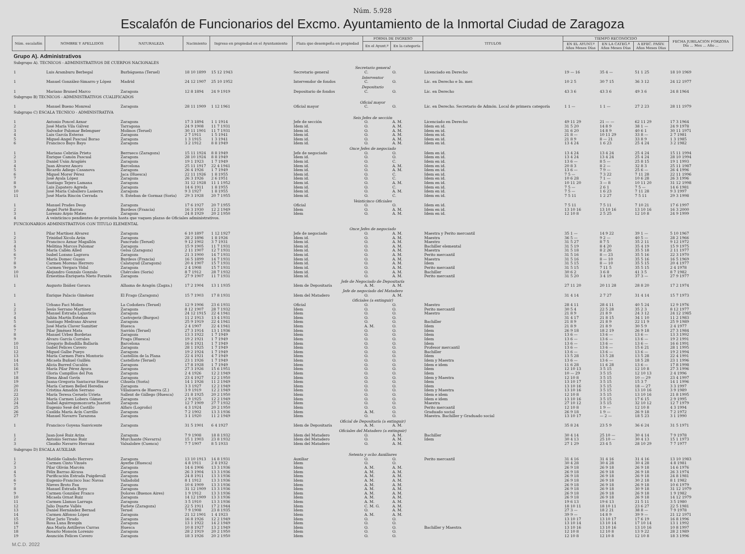Núm. 5.928
Escalafón de Funcionarios del Excmo. Ayuntamiento de la Inmortal Ciudad de Zaragoza
| Núm. escalafón | NOMBRE Y APELLIDOS | NATURALEZA | Nacimiento | Ingreso en propiedad en el Ayuntamiento | Plaza que desempeña en propiedad | FORMA DE INGRESO | | TITULOS | TIEMPO RECONOCIDO | | | FECHA JUBILACION FORZOSA Día ... Mes ... Año ... |
| --- | --- | --- | --- | --- | --- | --- | --- | --- | --- | --- | --- | --- |
| | | | | | | En el Ayunt.º | En la categoría | | EN EL AYUNT.º Años Meses Días | EN LA CATEG.ª Años Meses Días | A EFEC. PASIV. Años Meses Días | |
| Grupo A). Administrativos | | | | | | | | | | | | |
| Subgrupo A). TECNICOS - ADMINISTRATIVOS DE CUERPOS NACIONALES | | | | | | | | | | | | |
| Secretario general | | | | | | | | | | | | |
| 1 | Luis Aramburu Berbegal | Burbáguena (Teruel) | 18 10 1899 | 15 12 1943 | Secretario general | C. | O. | Licenciado en Derecho | 19 — 16 | 35 4 — | 51 1 25 | 18 10 1969 |
| Interventor | | | | | | | | | | | | |
| 1 | Manuel González-Simarro y López | Madrid | 24 12 1907 | 25 10 1952 | Intervendor de fondos | C. | O. | Lic. en Derecho e In. mer. | 10 2 5 | 30 7 15 | 36 3 12 | 24 12 1977 |
| Depositario | | | | | | | | | | | | |
| 1 | Mariano Bruned Marco | Zaragoza | 12 8 1894 | 24 9 1919 | Depositario de fondos | C. | O. | Lic. en Derecho | 43 3 6 | 43 3 6 | 49 3 6 | 24 8 1964 |
| Subgrupo B) TECNICOS - ADMINISTRATIVOS CUALIFICADOS | | | | | | | | | | | | |
| Oficial mayor | | | | | | | | | | | | |
| 1 | Manuel Bueno Monreal | Zaragoza | 28 11 1909 | 1 12 1961 | Oficial mayor | C. | O. | Lic. en Derecho. Secretario de Admón. Local de primera categoría | 1 1 — | 1 1 — | 27 2 23 | 28 11 1979 |
| Subgrupo C) ESCALA TECNICO - ADMINISTRATIVA | | | | | | | | | | | | |
| Seis Jefes de sección | | | | | | | | | | | | |
| 1 | Antonio Poncel Aznar | Zaragoza | 17 3 1894 | 1 1 1914 | Jefe de sección | O. | A. M. | Licenciado en Derecho | 49 11 29 | 21 — — | 62 11 29 | 17 3 1964 |
| 2 | José María Vila Gálvez | Tarragona | 24 9 1908 | 11 7 1931 | Idem id. | O. | A. M. | Idem en id. | 31 5 20 | 14 8 9 | 38 1 — | 24 9 1978 |
| 3 | Salvador Palomar Belenguer | Molinos (Teruel) | 30 11 1901 | 11 7 1931 | Idem id. | O. | A. M. | Idem en id. | 31 6 20 | 14 8 9 | 40 6 1 | 30 11 1971 |
| 4 | Luis García Esteras | Zaragoza | 2 7 1911 | 1 5 1941 | Idem id. | O. | A. M. | Idem en id. | 21 8 — | 10 11 29 | 33 8 — | 2 7 1981 |
| 5 | Miguel-Angel Pascual Borao | Zaragoza | 1 3 1915 | 1 3 1941 | Idem id. | O. | A. M. | Idem en id. | 21 8 9 | 8 — 21 | 33 8 9 | 1 3 1985 |
| 6 | Francisco Bayo Bayo | Zaragoza | 3 2 1912 | 8 8 1949 | Idem id. | O. | A. M. | Idem en id. | 13 4 24 | 1 6 23 | 25 4 24 | 3 2 1982 |
| Once Jefes de negociado | | | | | | | | | | | | |
| 1 | Mariano Cebrián Prieto | Berrueco (Zaragoza) | 15 11 1924 | 8 8 1949 | Jefe de negociado | O. | O. | Idem en id. | 13 4 24 | 13 4 24 | 25 4 24 | 15 11 1994 |
| 2 | Enrique Camón Pascual | Zaragoza | 28 10 1924 | 8 8 1949 | Idem id. | O. | O. | Idem en id. | 13 4 24 | 13 4 24 | 25 4 24 | 28 10 1994 |
| 3 | Daniel Usán Aragüés | Zaragoza | 19 1 1923 | 1 7 1949 | Idem id. | O. | C. | Idem en id. | 13 6 — | 8 5 — | 25 8 15 | 19 1 1993 |
| 4 | Juan Alvarez Anoro | Barcelona | 25 11 1917 | 22 4 1941 | Idem id. | O. | A. M. | Idem en id. | 20 8 3 | 8 2 — | 32 8 3 | 25 11 1987 |
| 5 | Ricardo Adiego Casanova | Zaragoza | 26 4 1926 | 1 7 1949 | Idem id. | O. | A. M. | Idem en id. | 13 6 — | 7 9 — | 25 6 — | 26 4 1996 |
| 6 | Miguel Morer Pérez | Jaca (Huesca) | 22 11 1926 | 1 8 1955 | Idem id. | O. | C. | Idem en id. | 7 5 — | 7 3 22 | 7 11 28 | 22 11 1996 |
| 7 | José Ayala López | Zaragoza | 26 3 1926 | 2 6 1951 | Idem id. | O. | C. | Idem en id. | 10 6 28 | 7 1 — | 10 6 28 | 26 3 1996 |
| 8 | Santiago Tejero Lamana | Zaragoza | 31 12 1928 | 11 1 1952 | Idem id. | O. | A. M. | Idem en id. | 10 11 20 | 3 — 8 | 10 11 20 | 31 12 1998 |
| 9 | Luis Zapatero Agreda | Zaragoza | 14 6 1911 | 1 8 1955 | Idem id. | O. | C. | Idem en id. | 7 5 — | 2 6 1 | 7 5 — | 14 6 1981 |
| 10 | José María Caballero Lasierra | Zaragoza | 9 3 1927 | 1 8 1955 | Idem id. | O. | A. M. | Idem en id. | 7 5 — | 1 6 23 | 7 11 28 | 9 3 1997 |
| 11 | José María Rincón Cerrada | S. Esteban de Gormaz (Soria) | 29 3 1928 | 20 7 1955 | Idem id. | O. | C. | Idem en id. | 7 5 11 | 1 2 27 | 7 5 11 | 29 3 1998 |
| Veinticinco Oficiales | | | | | | | | | | | | |
| 1 | Manuel Prades Deop | Zaragoza | 17 6 1927 | 20 7 1955 | Oficial | O. | O. | Idem en id. | 7 5 11 | 7 5 11 | 7 10 21 | 17 6 1997 |
| 2 | Angel Porté Barrau | Burdeos (Francia) | 16 3 1930 | 12 2 1949 | Idem | O. | A. M. | Idem en id. | 13 10 16 | 13 10 16 | 13 10 16 | 16 3 2000 |
| 3 | Lorenzo Arpio Mateo | Zaragoza | 24 8 1929 | 20 2 1950 | Idem | O. | A. M. | Idem en id. | 12 10 8 | 2 5 25 | 12 10 8 | 24 9 1999 |
| 4 | A veinticinco pendientes de provisión hasta que vaquen plazas de Oficiales administrativos. | | | | | | | | | | | |
| FUNCIONARIOS ADMINISTRATIVOS CON TITULO ELEMENTAL | | | | | | | | | | | | |
| Once Jefes de negociado | | | | | | | | | | | | |
| 1 | Pilar Martínez Alvarez | Zaragoza | 6 10 1897 | 1 12 1927 | Jefe de negociado | O. | A. M. | Maestra y Perito mercantil | 35 1 — | 14 9 22 | 39 1 — | 5 10 1967 |
| 2 | Trinidad Xicola Arán | Zaragoza | 28 2 1896 | 1 8 1926 | Idem id. | O. | A. M. | Maestra | 36 5 — | 9 2 — | 40 5 — | 28 2 1966 |
| 3 | Francisco Aznar Magallón | Pancrudo (Teruel) | 9 12 1902 | 3 7 1931 | Idem id. | O. | A. M. | Maestro | 31 5 27 | 8 7 5 | 35 2 11 | 9 12 1972 |
| 4 | Melitina Marcos Palomar | Zaragoza | 15 9 1905 | 11 7 1931 | Idem id. | O. | A. M. | Bachiller elemental | 31 5 19 | 8 4 20 | 35 4 19 | 15 9 1975 |
| 5 | María Callén Alled | Gelsa (Zaragoza) | 2 11 1907 | 12 7 1931 | Idem id. | O. | A. M. | Maestra | 31 5 18 | 8 2 26 | 35 5 18 | 2 11 1977 |
| 6 | Isabel Lozano Lagrava | Zaragoza | 21 3 1900 | 14 7 1931 | Idem id. | O. | A. M. | Perito mercantil | 31 5 16 | 8 — 23 | 35 5 16 | 22 3 1970 |
| 7 | María Domec Guaus | Burdeos (Francia) | 16 5 1899 | 14 7 1931 | Idem id. | O. | A. M. | Maestra | 31 5 16 | 8 — 10 | 35 5 16 | 16 5 1969 |
| 8 | Carmen Moreno Herrero | Calatayud (Zaragoza) | 20 4 1907 | 15 7 1931 | Idem id. | O. | A. M. | Idem | 31 5 15 | 8 — 10 | 35 5 15 | 20 4 1977 |
| 9 | Carmen Vergara Vidal | Zaragoza | 2 4 1908 | 15 7 1931 | Idem id. | O. | A. M. | Perito mercantil | 31 5 15 | 7 11 5 | 35 5 15 | 2 4 1978 |
| 10 | Alejandro Gonzalo Gonzalo | Chércoles (Soria) | 8 7 1912 | 28 7 1932 | Idem id. | O. | A. M. | Bachiller | 30 6 2 | 3 6 8 | 41 3 5 | 8 7 1982 |
| 11 | Ernestina-Enriqueta Nieto Forniés | Zaragoza | 27 9 1907 | 11 7 1931 | Idem id. | O. | A. M. | Perito mercantil | 31 5 20 | 3 4 19 | 37 3 — | 27 9 1977 |
| Jefe de Negociado de Depositaría | | | | | | | | | | | | |
| 1 | Augusto Ibáñez Gavara | Alhama de Aragón (Zagza.) | 17 2 1904 | 13 1 1935 | Idem de Depositaría | A. M. | A. M. | | 27 11 20 | 20 11 28 | 28 8 20 | 17 2 1974 |
| Jefe de negociado del Matadero | | | | | | | | | | | | |
| 1 | Enrique Palacio Giménez | El Frago (Zaragoza) | 15 7 1903 | 17 8 1931 | Idem del Matadero | O. | A. M. | | 31 4 14 | 2 7 27 | 31 4 14 | 15 7 1973 |
| Oficiales (a extinguir) | | | | | | | | | | | | |
| 1 | Urbano Faci Molins | La Codoñera (Teruel) | 12 9 1906 | 23 6 1931 | Oficial | O. | O. | Maestro | 28 4 11 | 28 4 11 | 40 5 24 | 12 9 1976 |
| 2 | Jesús Serrano Martínez | Zaragoza | 8 12 1907 | 28 7 1932 | Idem | O. | O. | Perito mercantil | 30 5 4 | 22 5 28 | 35 2 3 | 8 12 1977 |
| 3 | Manuel Estrada Lajusticia | Zaragoza | 24 12 1915 | 22 4 1941 | Idem | O. | O. | Maestro | 21 8 9 | 21 8 9 | 24 3 12 | 24 12 1985 |
| 4 | Julián Martín Esteban | Castrojeriz (Burgos) | 11 2 1913 | 13 4 1931 | Idem | O. | O. | | 31 4 17 | 21 8 15 | 34 1 10 | 11 2 1983 |
| 5 | Santiago Medrano Alvarez | Zaragoza | 25 9 1919 | 22 4 1941 | Idem | O. | O. | Bachiller | 21 8 9 | 21 8 9 | 22 11 9 | 25 9 1989 |
| 6 | José María Claver Samitier | Huesca | 2 4 1907 | 22 4 1941 | Idem | A. M. | O. | Idem | 21 8 9 | 21 8 9 | 30 5 9 | 2 4 1977 |
| 7 | Pilar Jiménez Mata | Sarrión (Teruel) | 27 3 1914 | 13 1 1936 | Idem | O. | O. | Idem | 26 9 18 | 18 2 19 | 26 9 18 | 27 3 1984 |
| 8 | Manuel Urbez Bordetas | Zaragoza | 13 3 1922 | 1 7 1949 | Idem | O. | O. | Idem | 13 6 — | 13 6 — | 13 6 — | 13 3 1992 |
| 9 | Alvaro García Corrales | Fraga (Huesca) | 19 2 1921 | 1 7 1949 | Idem | O. | O. | Idem | 13 6 — | 13 6 — | 13 6 — | 19 2 1991 |
| 10 | Gregorio Bobadilla Ballarín | Barcelona | 16 6 1921 | 1 7 1949 | Idem | O. | O. | Idem | 13 6 — | 13 6 — | 13 6 — | 16 6 1991 |
| 11 | Isabel Felices Cavero | Zaragoza | 28 1 1925 | 1 7 1949 | Idem | O. | O. | Profesor mercantil | 13 6 — | 13 6 — | 15 6 21 | 28 1 1995 |
| 12 | Miguel Galbe Pueyo | Zaragoza | 19 2 1924 | 1 7 1949 | Idem | O. | O. | Bachiller | 13 6 — | 13 6 — | 13 6 — | 19 2 1994 |
| 13 | María Carmen Piera Montorio | Castellón de la Plana | 22 4 1921 | 4 7 1949 | Idem | O. | O. | Idem | 13 5 28 | 13 5 28 | 13 5 28 | 22 4 1991 |
| 14 | Micaela Buñuel Guillén | Castellote (Teruel) | 23 1 1926 | 1 7 1949 | Idem | O. | O. | Idem y Maestra | 13 6 — | 13 6 — | 18 5 28 | 23 1 1996 |
| 15 | Alicia Burred Cucalón | Zaragoza | 17 8 1928 | 1 7 1949 | Idem | O. | O. | Idem e idem | 11 6 28 | 11 6 28 | 13 6 — | 17 8 1998 |
| 16 | María Pilar Pérez Ayora | Zaragoza | 27 3 1926 | 15 6 1951 | Idem | O. | O. | Idem | 12 10 13 | 3 5 15 | 12 10 8 | 27 3 1996 |
| 17 | Gloria Campillos del Pon | Zaragoza | 2 4 1926 | 12 2 1949 | Idem | O. | O. | Idem | 10 — 29 | 3 5 15 | 12 10 13 | 2 4 1996 |
| 18 | Elena Abad Gavín | Zaragoza | 23 4 1927 | 12 2 1950 | Idem | O. | O. | Idem y Maestra | 12 10 8 | 3 5 15 | 10 — 29 | 23 4 1997 |
| 19 | Juana-Gregoria Santacruz Henar | Cihuela (Soria) | 14 1 1926 | 11 2 1949 | Idem | O. | O. | Idem | 13 10 17 | 3 5 15 | 15 3 7 | 14 1 1996 |
| 20 | María Carmen Belled Heredia | Zaragoza | 3 3 1927 | 12 2 1949 | Idem | O. | O. | Idem | 13 10 16 | 3 5 15 | 18 — 27 | 3 3 1997 |
| 21 | Cristina Amadón Serrano | Villanueva de Huerva (Z.) | 3 9 1919 | 12 2 1949 | Idem | O. | O. | Idem y Maestra | 13 10 16 | 3 5 15 | 13 10 16 | 3 9 1989 |
| 22 | María Teresa Ceruelo Urieta | Sallent de Gállego (Huesca) | 21 8 1925 | 20 2 1950 | Idem | O. | O. | Idem e idem | 12 10 8 | 3 5 15 | 13 10 16 | 21 8 1995 |
| 23 | María Carmen Lobera Gámez | Zaragoza | 2 9 1925 | 12 2 1949 | Idem | O. | O. | Idem e idem | 13 10 16 | 3 5 15 | 17 6 15 | 2 9 1995 |
| 24 | Isabel Aguirregomozcorta Juaristi | Zaragoza | 12 7 1909 | 27 7 1932 | Idem | O. | O. | Maestra | 27 10 12 | 3 5 15 | 32 10 12 | 12 7 1979 |
| 25 | Eugenio Sesé del Castillo | Alfaro (Logroño) | 4 3 1924 | 20 2 1950 | Idem | O. | O. | Perito mercantil | 12 10 8 | 1 9 — | 12 10 8 | 4 3 1994 |
| 26 | Casilda María Acín Carrillo | Zaragoza | 7 2 1902 | 13 3 1936 | Idem | A. M. | O. | Graduado social | 26 9 18 | 1 9 — | 26 9 18 | 7 2 1972 |
| 27 | Manuel Navarro Tarazona | Zaragoza | 3 1 1920 | 11 2 1949 | Idem | O. | O. | Maestra. Bachiller y Graduado social | 13 10 17 | — 2 — | 18 5 23 | 3 1 1990 |
| Oficial de Depositaría (a extinguir) | | | | | | | | | | | | |
| 1 | Francisco Goyena Sanvicente | Zaragoza | 31 5 1901 | 6 4 1927 | Idem de Depositaría | A. M. | A. M. | | 35 8 24 | 23 5 9 | 36 6 24 | 31 5 1971 |
| Oficiales del Matadero (a extinguir) | | | | | | | | | | | | |
| 1 | Juan-José Ruiz Ariza | Zaragoza | 7 9 1908 | 18 8 1932 | Idem del Matadero | O. | A. M. | Bachiller | 30 4 14 | 25 10 — | 30 4 14 | 7 9 1978 |
| 2 | Antonio Serrano Ruiz | Murchante (Navarra) | 15 1 1903 | 23 8 1932 | Idem del Matadero | O. | A. M. | Idem | 30 4 13 | 25 10 — | 30 4 13 | 15 1 1973 |
| 3 | Claudio Navarro Herranz | Valsalobre (Cuenca) | 7 7 1907 | 8 5 1933 | Idem del Matadero | O. | A. M. | | 27 1 29 | 23 4 5 | 28 10 29 | 7 7 1977 |
| Subgrupo D) ESCALA AUXILIAR | | | | | | | | | | | | |
| Setenta y ocho Auxiliares | | | | | | | | | | | | |
| 1 | Matilde Galindo Herrero | Zaragoza | 13 10 1913 | 14 8 1931 | Auxiliar | O. | O. | Perito mercantil | 31 4 16 | 31 4 16 | 31 4 16 | 13 10 1983 |
| 2 | Carmen Cinto Vinués | Ayerbe (Huesca) | 4 8 1911 | 2 8 1932 | Idem | O. | O. | | 30 4 28 | 30 4 28 | 30 4 28 | 4 8 1981 |
| 3 | Pilar Oliván Marcén | Zaragoza | 14 6 1906 | 13 3 1936 | Idem | A. M. | A. M. | | 26 9 18 | 26 9 18 | 26 9 18 | 14 6 1976 |
| 4 | Félix Barrao Alcusa | Zaragoza | 26 3 1904 | 13 3 1936 | Idem | A. M. | A. M. | | 26 9 18 | 26 9 18 | 26 9 18 | 26 3 1974 |
| 5 | Purificación Estrada Puigdevall | Zaragoza | 24 8 1911 | 13 3 1936 | Idem | A. M. | A. M. | | 26 9 18 | 26 9 18 | 26 9 18 | 24 8 1981 |
| 6 | Eugenio-Francisco Isac Navas | Valladolid | 8 1 1912 | 13 3 1936 | Idem | A. M. | A. M. | | 26 9 18 | 26 9 18 | 30 2 18 | 8 1 1982 |
| 7 | Nieves Broto Fau | Zaragoza | 10 6 1909 | 13 3 1936 | Idem | A. M. | A. M. | | 26 9 18 | 26 9 18 | 26 9 18 | 10 6 1979 |
| 8 | Manuel Estrada Royo | Zaragoza | 31 12 1909 | 13 3 1936 | Idem | A. M. | A. M. | | 26 9 18 | 26 9 18 | 30 9 18 | 31 12 1979 |
| 9 | Carmen González Franco | Dolores (Buenos Aires) | 1 9 1912 | 13 3 1936 | Idem | A. M. | A. M. | | 26 9 18 | 26 9 18 | 26 9 18 | 1 9 1982 |
| 10 | Micaela Ornat Ruiz | Zaragoza | 14 12 1909 | 13 3 1936 | Idem | A. M. | A. M. | | 26 9 18 | 26 9 18 | 26 9 18 | 14 12 1979 |
| 11 | Carmen Llamas Larruga | Zaragoza | 3 5 1910 | 13 3 1936 | Idem | A. M. | A. M. | | 19 6 13 | 19 6 13 | 21 5 11 | 3 5 1980 |
| 12 | Julio Duarte Vallés | Farlete (Zaragoza) | 22 5 1911 | 17 2 1944 | Idem | C. M. G. | A. M. | | 18 10 11 | 18 10 11 | 23 6 27 | 22 5 1981 |
| 13 | Daniel Hernández Bernad | Teruel | 7 9 1908 | 23 8 1935 | Idem | O. | A. M. | | 27 3 — | 18 2 21 | 38 8 — | 7 9 1978 |
| 14 | Carmen Alfonso López | Zaragoza | 21 12 1901 | 1 4 1923 | Idem | A. M. | A. M. | | 39 9 — | 14 8 9 | 39 9 — | 21 12 1971 |
| 15 | Pilar Jario Tirado | Zaragoza | 16 8 1926 | 12 2 1949 | Idem | O. | O. | | 13 10 17 | 13 10 17 | 17 6 19 | 16 8 1996 |
| 16 | Rosa Luna Brespín | Zaragoza | 13 1 1922 | 14 2 1949 | Idem | O. | O. | | 13 10 14 | 13 10 14 | 17 10 14 | 13 1 1992 |
| 17 | Ana María Astilleros Curras | Huesca | 10 8 1927 | 13 2 1949 | Idem | O. | O. | Bachiller y Maestra | 13 10 16 | 13 10 16 | 13 10 16 | 10 8 1997 |
| 18 | Rosario Monsón Lorenzo | Zaragoza | 28 2 1919 | 20 2 1950 | Idem | O. | O. | | 12 10 8 | 12 10 8 | 13 9 22 | 28 2 1989 |
| 19 | Asunción Felices Cavero | Zaragoza | 18 3 1926 | 20 2 1950 | Idem | O. | O. | | 12 10 8 | 12 10 8 | 12 10 8 | 18 3 1996 |
M.C.D. 2022